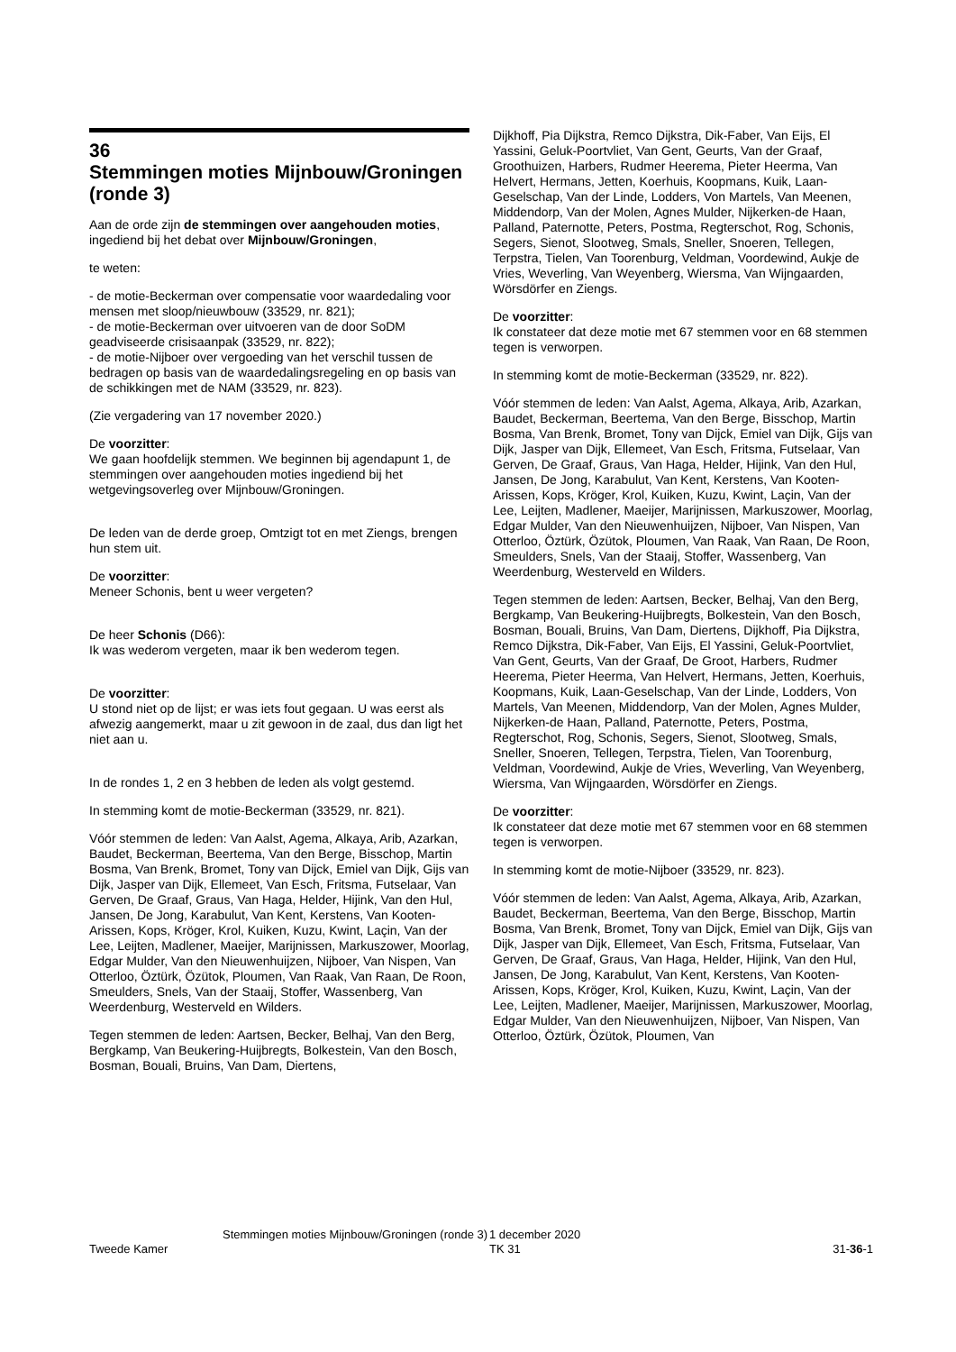36
Stemmingen moties Mijnbouw/Groningen (ronde 3)
Aan de orde zijn de stemmingen over aangehouden moties, ingediend bij het debat over Mijnbouw/Groningen,
te weten:
- de motie-Beckerman over compensatie voor waardedaling voor mensen met sloop/nieuwbouw (33529, nr. 821);
- de motie-Beckerman over uitvoeren van de door SoDM geadviseerde crisisaanpak (33529, nr. 822);
- de motie-Nijboer over vergoeding van het verschil tussen de bedragen op basis van de waardedalingsregeling en op basis van de schikkingen met de NAM (33529, nr. 823).
(Zie vergadering van 17 november 2020.)
De voorzitter:
We gaan hoofdelijk stemmen. We beginnen bij agendapunt 1, de stemmingen over aangehouden moties ingediend bij het wetgevingsoverleg over Mijnbouw/Groningen.
De leden van de derde groep, Omtzigt tot en met Ziengs, brengen hun stem uit.
De voorzitter:
Meneer Schonis, bent u weer vergeten?
De heer Schonis (D66):
Ik was wederom vergeten, maar ik ben wederom tegen.
De voorzitter:
U stond niet op de lijst; er was iets fout gegaan. U was eerst als afwezig aangemerkt, maar u zit gewoon in de zaal, dus dan ligt het niet aan u.
In de rondes 1, 2 en 3 hebben de leden als volgt gestemd.
In stemming komt de motie-Beckerman (33529, nr. 821).
Vóór stemmen de leden: Van Aalst, Agema, Alkaya, Arib, Azarkan, Baudet, Beckerman, Beertema, Van den Berge, Bisschop, Martin Bosma, Van Brenk, Bromet, Tony van Dijck, Emiel van Dijk, Gijs van Dijk, Jasper van Dijk, Ellemeet, Van Esch, Fritsma, Futselaar, Van Gerven, De Graaf, Graus, Van Haga, Helder, Hijink, Van den Hul, Jansen, De Jong, Karabulut, Van Kent, Kerstens, Van Kooten-Arissen, Kops, Kröger, Krol, Kuiken, Kuzu, Kwint, Laçin, Van der Lee, Leijten, Madlener, Maeijer, Marijnissen, Markuszower, Moorlag, Edgar Mulder, Van den Nieuwenhuijzen, Nijboer, Van Nispen, Van Otterloo, Öztürk, Özütok, Ploumen, Van Raak, Van Raan, De Roon, Smeulders, Snels, Van der Staaij, Stoffer, Wassenberg, Van Weerdenburg, Westerveld en Wilders.
Tegen stemmen de leden: Aartsen, Becker, Belhaj, Van den Berg, Bergkamp, Van Beukering-Huijbregts, Bolkestein, Van den Bosch, Bosman, Bouali, Bruins, Van Dam, Diertens,
Dijkhoff, Pia Dijkstra, Remco Dijkstra, Dik-Faber, Van Eijs, El Yassini, Geluk-Poortvliet, Van Gent, Geurts, Van der Graaf, Groothuizen, Harbers, Rudmer Heerema, Pieter Heerma, Van Helvert, Hermans, Jetten, Koerhuis, Koopmans, Kuik, Laan-Geselschap, Van der Linde, Lodders, Von Martels, Van Meenen, Middendorp, Van der Molen, Agnes Mulder, Nijkerken-de Haan, Palland, Paternotte, Peters, Postma, Regterschot, Rog, Schonis, Segers, Sienot, Slootweg, Smals, Sneller, Snoeren, Tellegen, Terpstra, Tielen, Van Toorenburg, Veldman, Voordewind, Aukje de Vries, Weverling, Van Weyenberg, Wiersma, Van Wijngaarden, Wörsdörfer en Ziengs.
De voorzitter:
Ik constateer dat deze motie met 67 stemmen voor en 68 stemmen tegen is verworpen.
In stemming komt de motie-Beckerman (33529, nr. 822).
Vóór stemmen de leden: Van Aalst, Agema, Alkaya, Arib, Azarkan, Baudet, Beckerman, Beertema, Van den Berge, Bisschop, Martin Bosma, Van Brenk, Bromet, Tony van Dijck, Emiel van Dijk, Gijs van Dijk, Jasper van Dijk, Ellemeet, Van Esch, Fritsma, Futselaar, Van Gerven, De Graaf, Graus, Van Haga, Helder, Hijink, Van den Hul, Jansen, De Jong, Karabulut, Van Kent, Kerstens, Van Kooten-Arissen, Kops, Kröger, Krol, Kuiken, Kuzu, Kwint, Laçin, Van der Lee, Leijten, Madlener, Maeijer, Marijnissen, Markuszower, Moorlag, Edgar Mulder, Van den Nieuwenhuijzen, Nijboer, Van Nispen, Van Otterloo, Öztürk, Özütok, Ploumen, Van Raak, Van Raan, De Roon, Smeulders, Snels, Van der Staaij, Stoffer, Wassenberg, Van Weerdenburg, Westerveld en Wilders.
Tegen stemmen de leden: Aartsen, Becker, Belhaj, Van den Berg, Bergkamp, Van Beukering-Huijbregts, Bolkestein, Van den Bosch, Bosman, Bouali, Bruins, Van Dam, Diertens, Dijkhoff, Pia Dijkstra, Remco Dijkstra, Dik-Faber, Van Eijs, El Yassini, Geluk-Poortvliet, Van Gent, Geurts, Van der Graaf, De Groot, Harbers, Rudmer Heerema, Pieter Heerma, Van Helvert, Hermans, Jetten, Koerhuis, Koopmans, Kuik, Laan-Geselschap, Van der Linde, Lodders, Von Martels, Van Meenen, Middendorp, Van der Molen, Agnes Mulder, Nijkerken-de Haan, Palland, Paternotte, Peters, Postma, Regterschot, Rog, Schonis, Segers, Sienot, Slootweg, Smals, Sneller, Snoeren, Tellegen, Terpstra, Tielen, Van Toorenburg, Veldman, Voordewind, Aukje de Vries, Weverling, Van Weyenberg, Wiersma, Van Wijngaarden, Wörsdörfer en Ziengs.
De voorzitter:
Ik constateer dat deze motie met 67 stemmen voor en 68 stemmen tegen is verworpen.
In stemming komt de motie-Nijboer (33529, nr. 823).
Vóór stemmen de leden: Van Aalst, Agema, Alkaya, Arib, Azarkan, Baudet, Beckerman, Beertema, Van den Berge, Bisschop, Martin Bosma, Van Brenk, Bromet, Tony van Dijck, Emiel van Dijk, Gijs van Dijk, Jasper van Dijk, Ellemeet, Van Esch, Fritsma, Futselaar, Van Gerven, De Graaf, Graus, Van Haga, Helder, Hijink, Van den Hul, Jansen, De Jong, Karabulut, Van Kent, Kerstens, Van Kooten-Arissen, Kops, Kröger, Krol, Kuiken, Kuzu, Kwint, Laçin, Van der Lee, Leijten, Madlener, Maeijer, Marijnissen, Markuszower, Moorlag, Edgar Mulder, Van den Nieuwenhuijzen, Nijboer, Van Nispen, Van Otterloo, Öztürk, Özütok, Ploumen, Van
Tweede Kamer
Stemmingen moties Mijnbouw/Groningen (ronde 3)
1 december 2020
TK 31
31-36-1